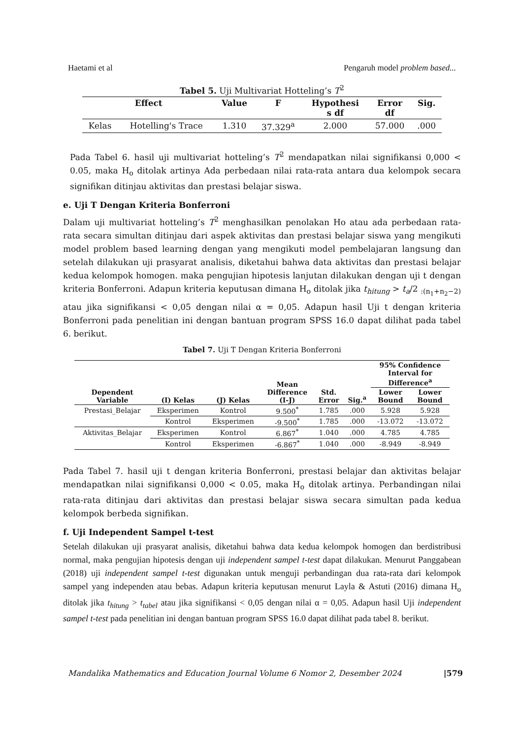Haetami et al Pengaruh model problem based...
Tabel 5. Uji Multivariat Hotteling’s T<sup>2</sup>
| Effect | | Value | F | Hypothesi s df | Error df | Sig. |
| --- | --- | --- | --- | --- | --- | --- |
| Kelas | Hotelling's Trace | 1.310 | 37.329<sup>a</sup> | 2.000 | 57.000 | .000 |
Pada Tabel 6. hasil uji multivariat hotteling’s T<sup>2</sup> mendapatkan nilai signifikansi 0,000 < 0.05, maka H<sub>o</sub> ditolak artinya Ada perbedaan nilai rata-rata antara dua kelompok secara signifikan ditinjau aktivitas dan prestasi belajar siswa.
e. Uji T Dengan Kriteria Bonferroni
Dalam uji multivariat hotteling’s T<sup>2</sup> menghasilkan penolakan Ho atau ada perbedaan rata-rata secara simultan ditinjau dari aspek aktivitas dan prestasi belajar siswa yang mengikuti model problem based learning dengan yang mengikuti model pembelajaran langsung dan setelah dilakukan uji prasyarat analisis, diketahui bahwa data aktivitas dan prestasi belajar kedua kelompok homogen. maka pengujian hipotesis lanjutan dilakukan dengan uji t dengan kriteria Bonferroni. Adapun kriteria keputusan dimana H<sub>o</sub> ditolak jika t<sub>hitung</sub> > t<sub>a</sub>/2 <sub>:(n<sub>1</sub>+n<sub>2</sub>−2)</sub> atau jika signifikansi < 0,05 dengan nilai α = 0,05. Adapun hasil Uji t dengan kriteria Bonferroni pada penelitian ini dengan bantuan program SPSS 16.0 dapat dilihat pada tabel 6. berikut.
Tabel 7. Uji T Dengan Kriteria Bonferroni
| Dependent Variable | (I) Kelas | (J) Kelas | Mean Difference (I-J) | Std. Error | Sig.<sup>a</sup> | 95% Confidence Interval for Difference<sup>a</sup> | |
| --- | --- | --- | --- | --- | --- | --- | --- |
| | | | | | | Lower Bound | Lower Bound |
| Prestasi_Belajar | Eksperimen | Kontrol | 9.500<sup>*</sup> | 1.785 | .000 | 5.928 | 5.928 |
| | Kontrol | Eksperimen | -9.500<sup>*</sup> | 1.785 | .000 | -13.072 | -13.072 |
| Aktivitas_Belajar | Eksperimen | Kontrol | 6.867<sup>*</sup> | 1.040 | .000 | 4.785 | 4.785 |
| | Kontrol | Eksperimen | -6.867<sup>*</sup> | 1.040 | .000 | -8.949 | -8.949 |
Pada Tabel 7. hasil uji t dengan kriteria Bonferroni, prestasi belajar dan aktivitas belajar mendapatkan nilai signifikansi 0,000 < 0.05, maka H<sub>o</sub> ditolak artinya. Perbandingan nilai rata-rata ditinjau dari aktivitas dan prestasi belajar siswa secara simultan pada kedua kelompok berbeda signifikan.
f. Uji Independent Sampel t-test
Setelah dilakukan uji prasyarat analisis, diketahui bahwa data kedua kelompok homogen dan berdistribusi normal, maka pengujian hipotesis dengan uji independent sampel t-test dapat dilakukan. Menurut Panggabean (2018) uji independent sampel t-test digunakan untuk menguji perbandingan dua rata-rata dari kelompok sampel yang independen atau bebas. Adapun kriteria keputusan menurut Layla & Astuti (2016) dimana H<sub>o</sub> ditolak jika t<sub>hitung</sub> > t<sub>tabel</sub> atau jika signifikansi < 0,05 dengan nilai α = 0,05. Adapun hasil Uji independent sampel t-test pada penelitian ini dengan bantuan program SPSS 16.0 dapat dilihat pada tabel 8. berikut.
Mandalika Mathematics and Education Journal Volume 6 Nomor 2, Desember 2024 |579